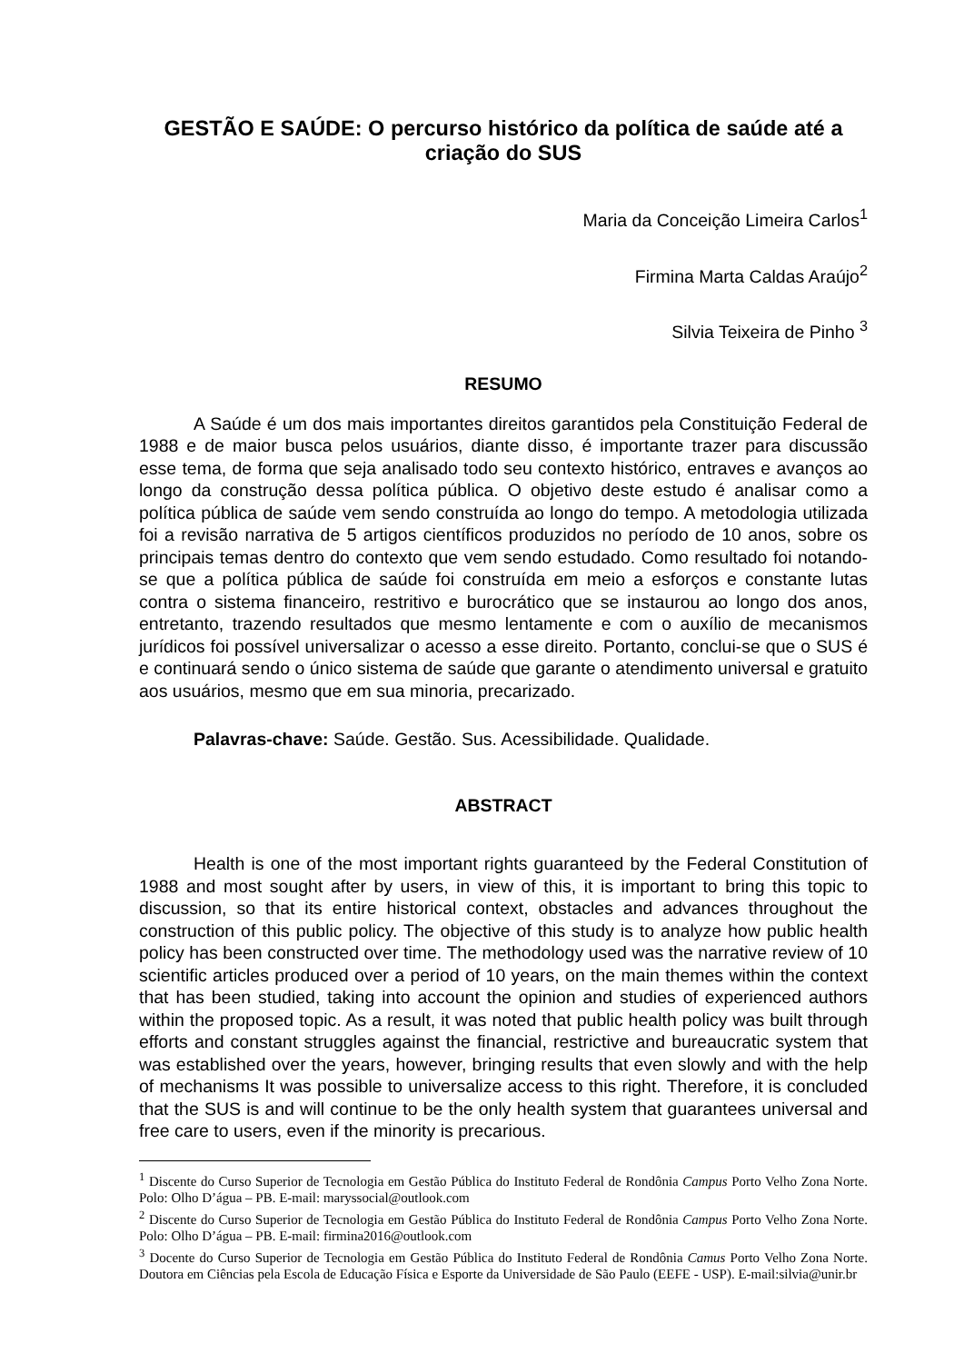GESTÃO E SAÚDE: O percurso histórico da política de saúde até a criação do SUS
Maria da Conceição Limeira Carlos<sup>1</sup>
Firmina Marta Caldas Araújo<sup>2</sup>
Silvia Teixeira de Pinho <sup>3</sup>
RESUMO
A Saúde é um dos mais importantes direitos garantidos pela Constituição Federal de 1988 e de maior busca pelos usuários, diante disso, é importante trazer para discussão esse tema, de forma que seja analisado todo seu contexto histórico, entraves e avanços ao longo da construção dessa política pública. O objetivo deste estudo é analisar como a política pública de saúde vem sendo construída ao longo do tempo. A metodologia utilizada foi a revisão narrativa de 5 artigos científicos produzidos no período de 10 anos, sobre os principais temas dentro do contexto que vem sendo estudado. Como resultado foi notando-se que a política pública de saúde foi construída em meio a esforços e constante lutas contra o sistema financeiro, restritivo e burocrático que se instaurou ao longo dos anos, entretanto, trazendo resultados que mesmo lentamente e com o auxílio de mecanismos jurídicos foi possível universalizar o acesso a esse direito. Portanto, conclui-se que o SUS é e continuará sendo o único sistema de saúde que garante o atendimento universal e gratuito aos usuários, mesmo que em sua minoria, precarizado.
Palavras-chave: Saúde. Gestão. Sus. Acessibilidade. Qualidade.
ABSTRACT
Health is one of the most important rights guaranteed by the Federal Constitution of 1988 and most sought after by users, in view of this, it is important to bring this topic to discussion, so that its entire historical context, obstacles and advances throughout the construction of this public policy. The objective of this study is to analyze how public health policy has been constructed over time. The methodology used was the narrative review of 10 scientific articles produced over a period of 10 years, on the main themes within the context that has been studied, taking into account the opinion and studies of experienced authors within the proposed topic. As a result, it was noted that public health policy was built through efforts and constant struggles against the financial, restrictive and bureaucratic system that was established over the years, however, bringing results that even slowly and with the help of mechanisms It was possible to universalize access to this right. Therefore, it is concluded that the SUS is and will continue to be the only health system that guarantees universal and free care to users, even if the minority is precarious.
<sup>1</sup> Discente do Curso Superior de Tecnologia em Gestão Pública do Instituto Federal de Rondônia Campus Porto Velho Zona Norte. Polo: Olho D’água – PB. E-mail: maryssocial@outlook.com
<sup>2</sup> Discente do Curso Superior de Tecnologia em Gestão Pública do Instituto Federal de Rondônia Campus Porto Velho Zona Norte. Polo: Olho D’água – PB. E-mail: firmina2016@outlook.com
<sup>3</sup> Docente do Curso Superior de Tecnologia em Gestão Pública do Instituto Federal de Rondônia Camus Porto Velho Zona Norte. Doutora em Ciências pela Escola de Educação Física e Esporte da Universidade de São Paulo (EEFE - USP). E-mail:silvia@unir.br